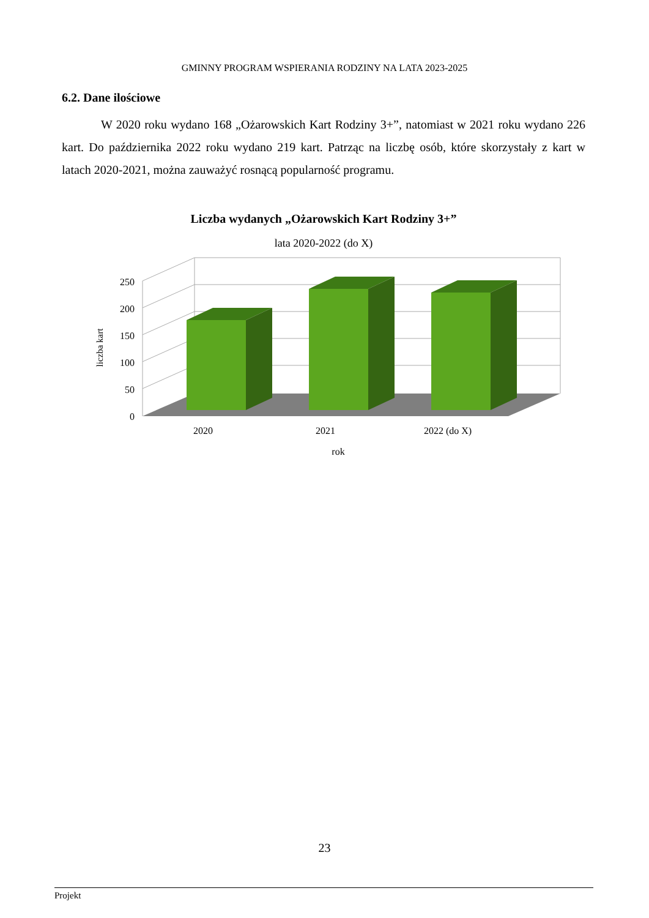GMINNY PROGRAM WSPIERANIA RODZINY NA LATA 2023-2025
6.2. Dane ilościowe
W 2020 roku wydano 168 „Ożarowskich Kart Rodziny 3+”, natomiast w 2021 roku wydano 226 kart. Do października 2022 roku wydano 219 kart. Patrząc na liczbę osób, które skorzystały z kart w latach 2020-2021, można zauważyć rosnącą popularność programu.
Liczba wydanych „Ożarowskich Kart Rodziny 3+”
lata 2020-2022 (do X)
250
200
150
100
50
0
2020
2021
2022 (do X)
rok
liczba kart
23
Projekt